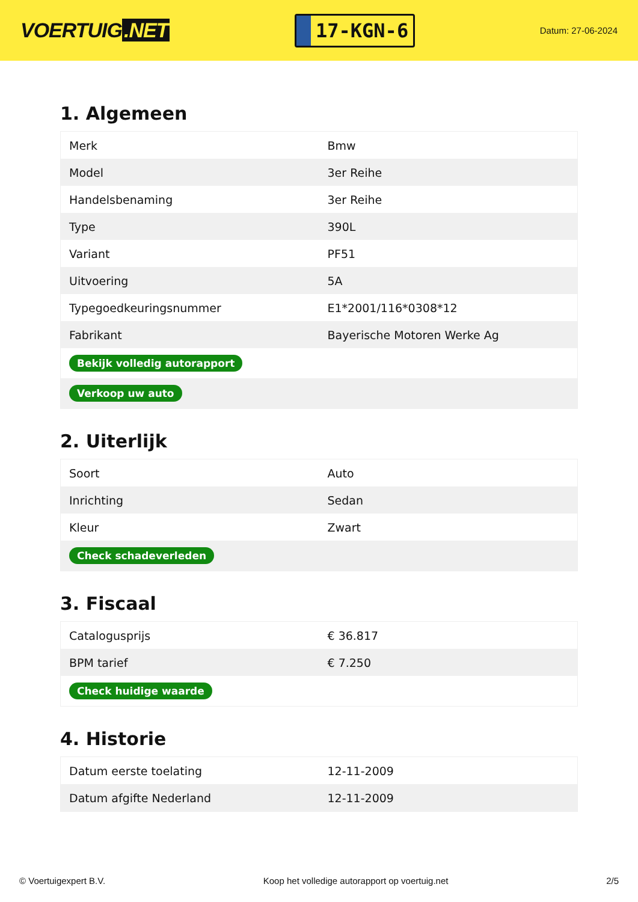VOERTUIG.NET
17-KGN-6
Datum: 27-06-2024
1. Algemeen
| Merk | Bmw |
| Model | 3er Reihe |
| Handelsbenaming | 3er Reihe |
| Type | 390L |
| Variant | PF51 |
| Uitvoering | 5A |
| Typegoedkeuringsnummer | E1*2001/116*0308*12 |
| Fabrikant | Bayerische Motoren Werke Ag |
| Bekijk volledig autorapport | |
| Verkoop uw auto | |
2. Uiterlijk
| Soort | Auto |
| Inrichting | Sedan |
| Kleur | Zwart |
| Check schadeverleden | |
3. Fiscaal
| Catalogusprijs | € 36.817 |
| BPM tarief | € 7.250 |
| Check huidige waarde | |
4. Historie
| Datum eerste toelating | 12-11-2009 |
| Datum afgifte Nederland | 12-11-2009 |
© Voertuigexpert B.V. Koop het volledige autorapport op voertuig.net 2/5